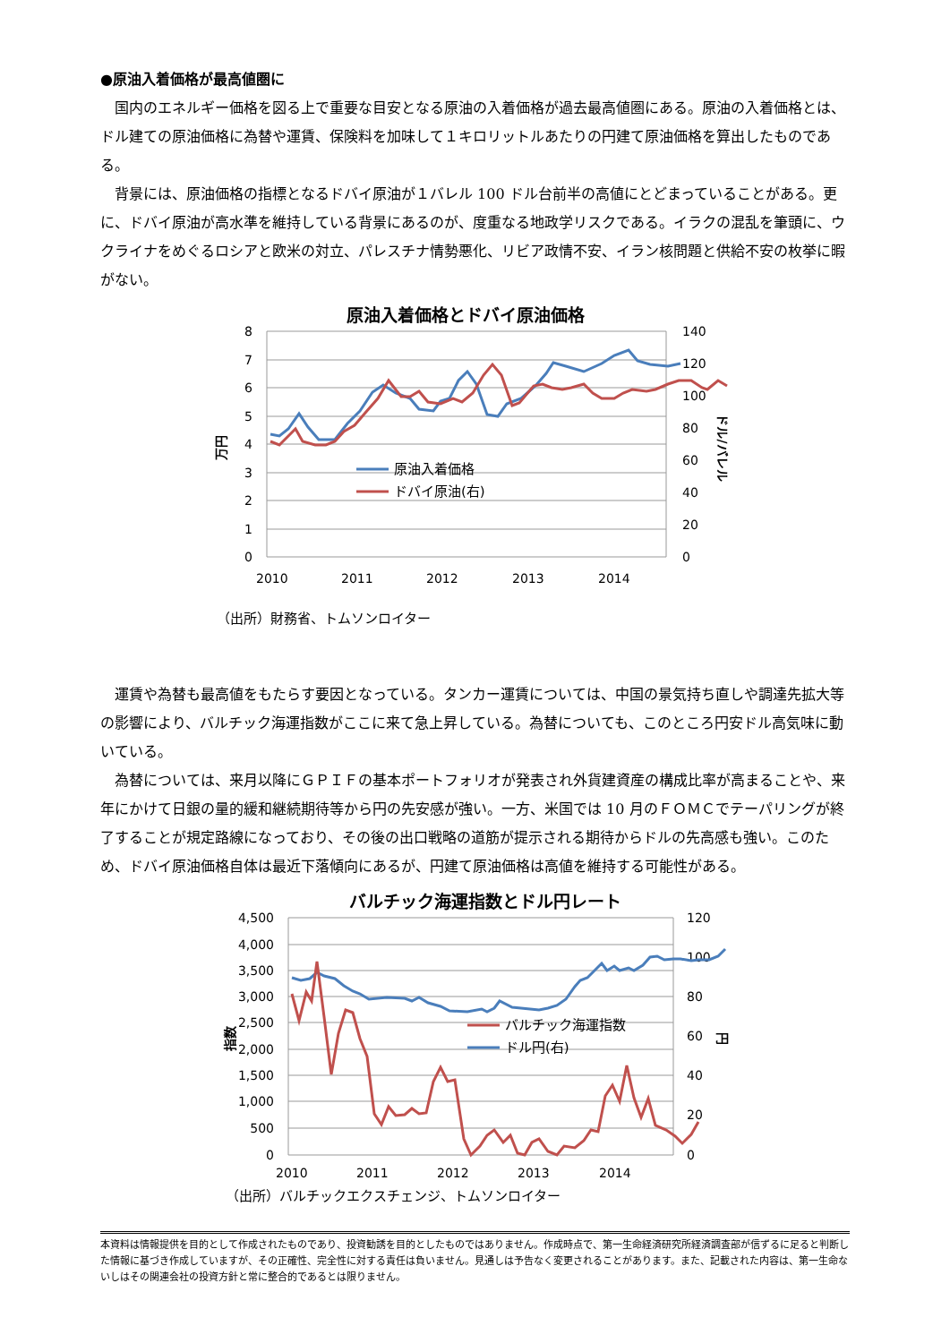●原油入着価格が最高値圏に
国内のエネルギー価格を図る上で重要な目安となる原油の入着価格が過去最高値圏にある。原油の入着価格とは、ドル建ての原油価格に為替や運賃、保険料を加味して１キロリットルあたりの円建て原油価格を算出したものである。
背景には、原油価格の指標となるドバイ原油が１バレル 100 ドル台前半の高値にとどまっていることがある。更に、ドバイ原油が高水準を維持している背景にあるのが、度重なる地政学リスクである。イラクの混乱を筆頭に、ウクライナをめぐるロシアと欧米の対立、パレスチナ情勢悪化、リビア政情不安、イラン核問題と供給不安の枚挙に暇がない。
原油入着価格とドバイ原油価格
8
7
6
5
4
3
2
1
0
140
120
100
80
60
40
20
0
2010
2011
2012
2013
2014
万円
ドル/バレル
原油入着価格
ドバイ原油(右)
（出所）財務省、トムソンロイター
運賃や為替も最高値をもたらす要因となっている。タンカー運賃については、中国の景気持ち直しや調達先拡大等の影響により、バルチック海運指数がここに来て急上昇している。為替についても、このところ円安ドル高気味に動いている。
為替については、来月以降にＧＰＩＦの基本ポートフォリオが発表され外貨建資産の構成比率が高まることや、来年にかけて日銀の量的緩和継続期待等から円の先安感が強い。一方、米国では 10 月のＦＯＭＣでテーパリングが終了することが規定路線になっており、その後の出口戦略の道筋が提示される期待からドルの先高感も強い。このため、ドバイ原油価格自体は最近下落傾向にあるが、円建て原油価格は高値を維持する可能性がある。
バルチック海運指数とドル円レート
4,500
4,000
3,500
3,000
2,500
2,000
1,500
1,000
500
0
120
100
80
60
40
20
0
2010
2011
2012
2013
2014
指数
円
バルチック海運指数
ドル円(右)
（出所）バルチックエクスチェンジ、トムソンロイター
本資料は情報提供を目的として作成されたものであり、投資勧誘を目的としたものではありません。作成時点で、第一生命経済研究所経済調査部が信ずるに足ると判断した情報に基づき作成していますが、その正確性、完全性に対する責任は負いません。見通しは予告なく変更されることがあります。また、記載された内容は、第一生命ないしはその関連会社の投資方針と常に整合的であるとは限りません。